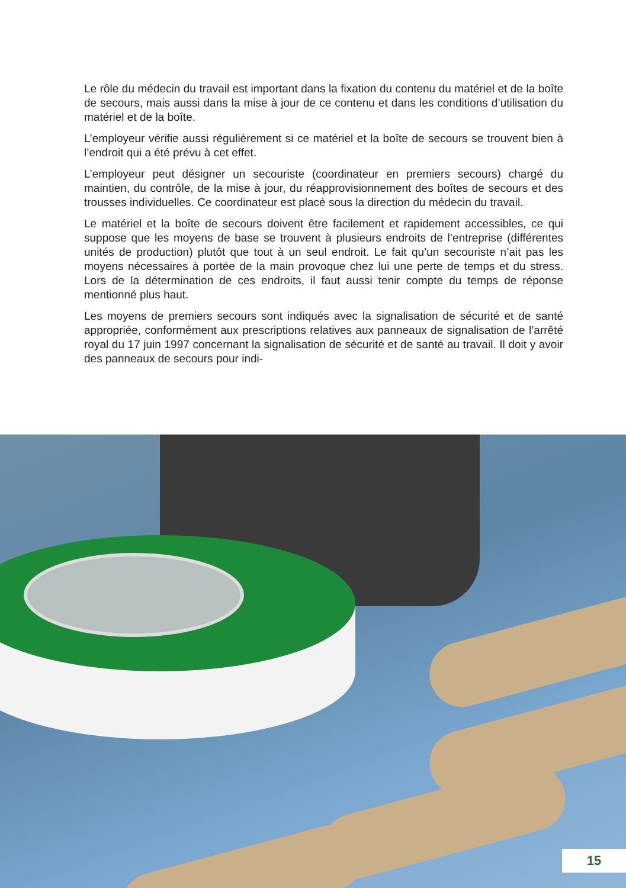Le rôle du médecin du travail est important dans la fixation du contenu du matériel et de la boîte de secours, mais aussi dans la mise à jour de ce contenu et dans les conditions d’utilisation du matériel et de la boîte.
L’employeur vérifie aussi régulièrement si ce matériel et la boîte de secours se trouvent bien à l’endroit qui a été prévu à cet effet.
L’employeur peut désigner un secouriste (coordinateur en premiers secours) chargé du maintien, du contrôle, de la mise à jour, du réapprovisionnement des boîtes de secours et des trousses individuelles. Ce coordinateur est placé sous la direction du médecin du travail.
Le matériel et la boîte de secours doivent être facilement et rapidement accessibles, ce qui suppose que les moyens de base se trouvent à plusieurs endroits de l’entreprise (différentes unités de production) plutôt que tout à un seul endroit. Le fait qu’un secouriste n’ait pas les moyens nécessaires à portée de la main provoque chez lui une perte de temps et du stress. Lors de la détermination de ces endroits, il faut aussi tenir compte du temps de réponse mentionné plus haut.
Les moyens de premiers secours sont indiqués avec la signalisation de sécurité et de santé appropriée, conformément aux prescriptions relatives aux panneaux de signalisation de l’arrêté royal du 17 juin 1997 concernant la signalisation de sécurité et de santé au travail. Il doit y avoir des panneaux de secours pour indi-
15